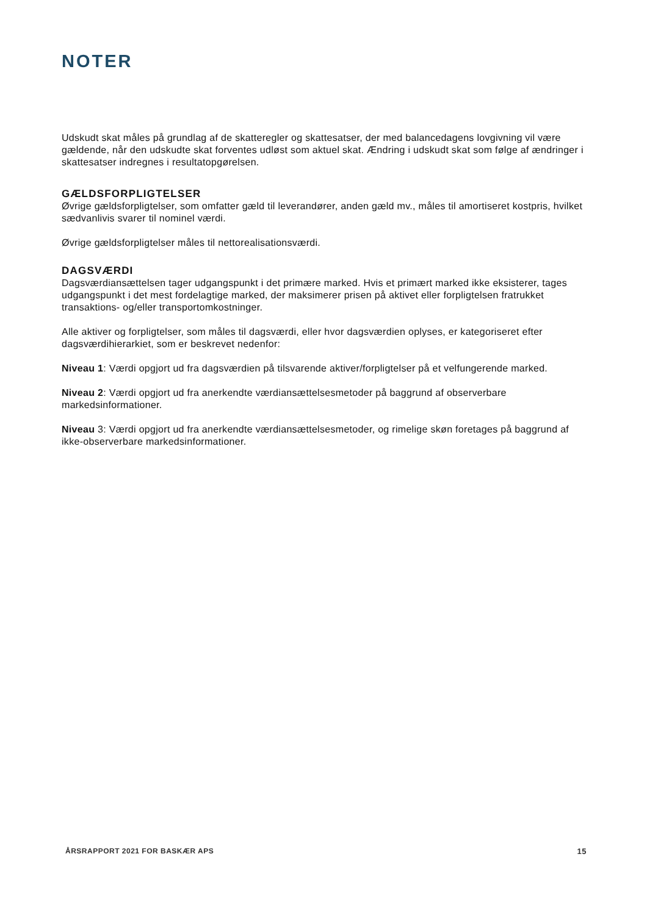NOTER
Udskudt skat måles på grundlag af de skatteregler og skattesatser, der med balancedagens lovgivning vil være gældende, når den udskudte skat forventes udløst som aktuel skat. Ændring i udskudt skat som følge af ændringer i skattesatser indregnes i resultatopgørelsen.
GÆLDSFORPLIGTELSER
Øvrige gældsforpligtelser, som omfatter gæld til leverandører, anden gæld mv., måles til amortiseret kostpris, hvilket sædvanlivis svarer til nominel værdi.
Øvrige gældsforpligtelser måles til nettorealisationsværdi.
DAGSVÆRDI
Dagsværdiansættelsen tager udgangspunkt i det primære marked. Hvis et primært marked ikke eksisterer, tages udgangspunkt i det mest fordelagtige marked, der maksimerer prisen på aktivet eller forpligtelsen fratrukket transaktions- og/eller transportomkostninger.
Alle aktiver og forpligtelser, som måles til dagsværdi, eller hvor dagsværdien oplyses, er kategoriseret efter dagsværdihierarkiet, som er beskrevet nedenfor:
Niveau 1: Værdi opgjort ud fra dagsværdien på tilsvarende aktiver/forpligtelser på et velfungerende marked.
Niveau 2: Værdi opgjort ud fra anerkendte værdiansættelsesmetoder på baggrund af observerbare markedsinformationer.
Niveau 3: Værdi opgjort ud fra anerkendte værdiansættelsesmetoder, og rimelige skøn foretages på baggrund af ikke-observerbare markedsinformationer.
ÅRSRAPPORT 2021 FOR BASKÆR APS 15